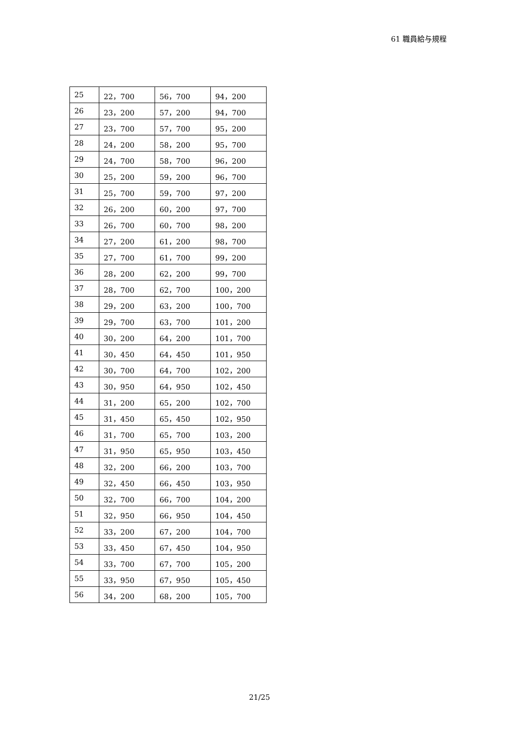61 職員給与規程
| 25 | 22，700 | 56，700 | 94，200 |
| 26 | 23，200 | 57，200 | 94，700 |
| 27 | 23，700 | 57，700 | 95，200 |
| 28 | 24，200 | 58，200 | 95，700 |
| 29 | 24，700 | 58，700 | 96，200 |
| 30 | 25，200 | 59，200 | 96，700 |
| 31 | 25，700 | 59，700 | 97，200 |
| 32 | 26，200 | 60，200 | 97，700 |
| 33 | 26，700 | 60，700 | 98，200 |
| 34 | 27，200 | 61，200 | 98，700 |
| 35 | 27，700 | 61，700 | 99，200 |
| 36 | 28，200 | 62，200 | 99，700 |
| 37 | 28，700 | 62，700 | 100，200 |
| 38 | 29，200 | 63，200 | 100，700 |
| 39 | 29，700 | 63，700 | 101，200 |
| 40 | 30，200 | 64，200 | 101，700 |
| 41 | 30，450 | 64，450 | 101，950 |
| 42 | 30，700 | 64，700 | 102，200 |
| 43 | 30，950 | 64，950 | 102，450 |
| 44 | 31，200 | 65，200 | 102，700 |
| 45 | 31，450 | 65，450 | 102，950 |
| 46 | 31，700 | 65，700 | 103，200 |
| 47 | 31，950 | 65，950 | 103，450 |
| 48 | 32，200 | 66，200 | 103，700 |
| 49 | 32，450 | 66，450 | 103，950 |
| 50 | 32，700 | 66，700 | 104，200 |
| 51 | 32，950 | 66，950 | 104，450 |
| 52 | 33，200 | 67，200 | 104，700 |
| 53 | 33，450 | 67，450 | 104，950 |
| 54 | 33，700 | 67，700 | 105，200 |
| 55 | 33，950 | 67，950 | 105，450 |
| 56 | 34，200 | 68，200 | 105，700 |
21/25